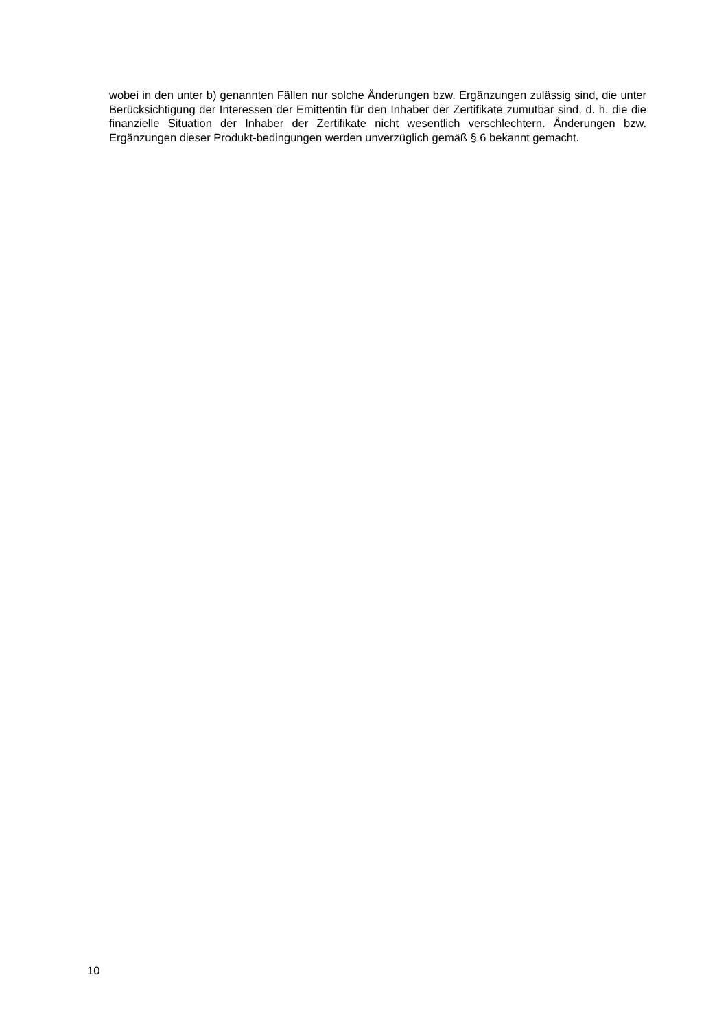wobei in den unter b) genannten Fällen nur solche Änderungen bzw. Ergänzungen zulässig sind, die unter Berücksichtigung der Interessen der Emittentin für den Inhaber der Zertifikate zumutbar sind, d. h. die die finanzielle Situation der Inhaber der Zertifikate nicht wesentlich verschlechtern. Änderungen bzw. Ergänzungen dieser Produkt-bedingungen werden unverzüglich gemäß § 6 bekannt gemacht.
10